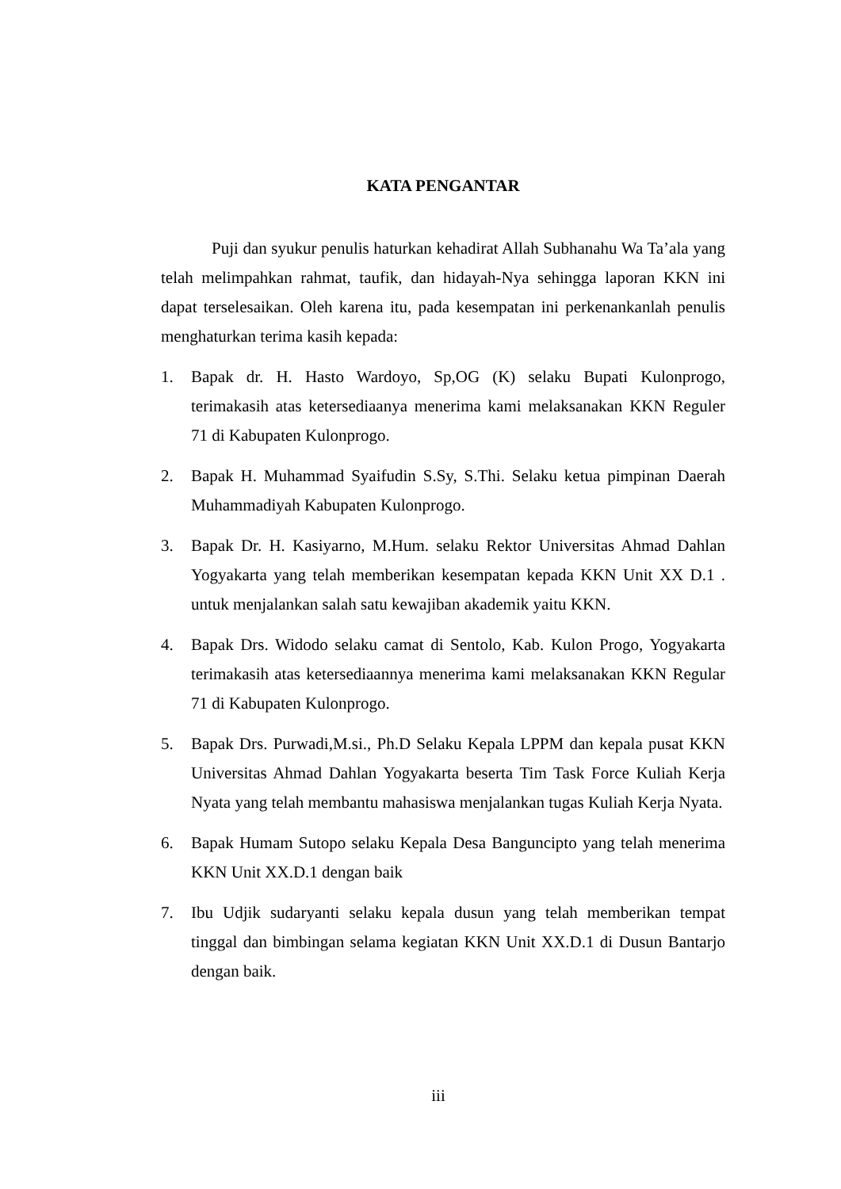KATA PENGANTAR
Puji dan syukur penulis haturkan kehadirat Allah Subhanahu Wa Ta’ala yang telah melimpahkan rahmat, taufik, dan hidayah-Nya sehingga laporan KKN ini dapat terselesaikan. Oleh karena itu, pada kesempatan ini perkenankanlah penulis menghaturkan terima kasih kepada:
1. Bapak dr. H. Hasto Wardoyo, Sp,OG (K) selaku Bupati Kulonprogo, terimakasih atas ketersediaanya menerima kami melaksanakan KKN Reguler 71 di Kabupaten Kulonprogo.
2. Bapak H. Muhammad Syaifudin S.Sy, S.Thi. Selaku ketua pimpinan Daerah Muhammadiyah Kabupaten Kulonprogo.
3. Bapak Dr. H. Kasiyarno, M.Hum. selaku Rektor Universitas Ahmad Dahlan Yogyakarta yang telah memberikan kesempatan kepada KKN Unit XX D.1 . untuk menjalankan salah satu kewajiban akademik yaitu KKN.
4. Bapak Drs. Widodo selaku camat di Sentolo, Kab. Kulon Progo, Yogyakarta terimakasih atas ketersediaannya menerima kami melaksanakan KKN Regular 71 di Kabupaten Kulonprogo.
5. Bapak Drs. Purwadi,M.si., Ph.D Selaku Kepala LPPM dan kepala pusat KKN Universitas Ahmad Dahlan Yogyakarta beserta Tim Task Force Kuliah Kerja Nyata yang telah membantu mahasiswa menjalankan tugas Kuliah Kerja Nyata.
6. Bapak Humam Sutopo selaku Kepala Desa Banguncipto yang telah menerima KKN Unit XX.D.1 dengan baik
7. Ibu Udjik sudaryanti selaku kepala dusun yang telah memberikan tempat tinggal dan bimbingan selama kegiatan KKN Unit XX.D.1 di Dusun Bantarjo dengan baik.
iii